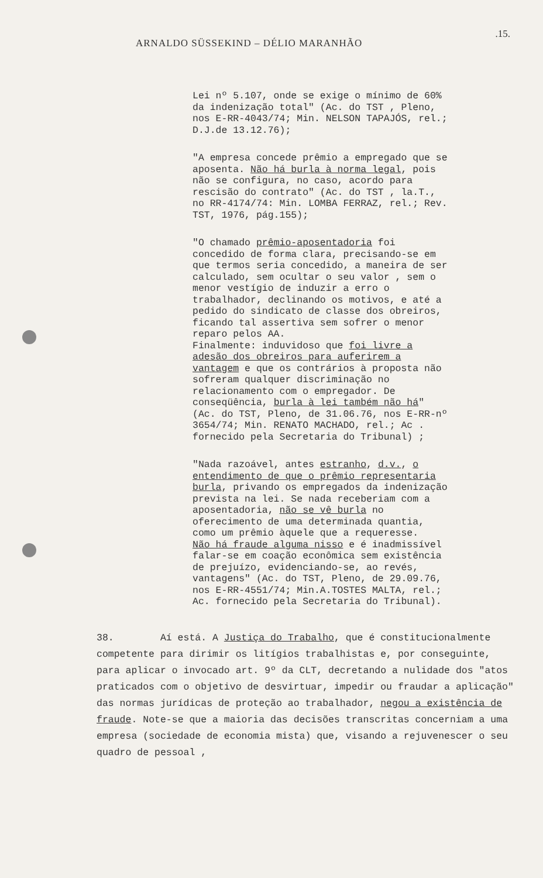ARNALDO SÜSSEKIND – DÉLIO MARANHÃO.15.
Lei nº 5.107, onde se exige o mínimo de 60% da indenização total" (Ac. do TST , Pleno, nos E-RR-4043/74; Min. NELSON TAPAJÓS, rel.; D.J.de 13.12.76);
"A empresa concede prêmio a empregado que se aposenta. Não há burla à norma legal, pois não se configura, no caso, acordo para rescisão do contrato" (Ac. do TST , la.T., no RR-4174/74: Min. LOMBA FERRAZ, rel.; Rev. TST, 1976, pág.155);
"O chamado prêmio-aposentadoria foi concedido de forma clara, precisando-se em que termos seria concedido, a maneira de ser calculado, sem ocultar o seu valor , sem o menor vestígio de induzir a erro o trabalhador, declinando os motivos, e até a pedido do sindicato de classe dos obreiros, ficando tal assertiva sem sofrer o menor reparo pelos AA.
Finalmente: induvidoso que foi livre a adesão dos obreiros para auferirem a vantagem e que os contrários à proposta não sofreram qualquer discriminação no relacionamento com o empregador. De conseqüência, burla à lei também não há" (Ac. do TST, Pleno, de 31.06.76, nos E-RR-nº 3654/74; Min. RENATO MACHADO, rel.; Ac . fornecido pela Secretaria do Tribunal) ;
"Nada razoável, antes estranho, d.v., o entendimento de que o prêmio representaria burla, privando os empregados da indenização prevista na lei. Se nada receberiam com a aposentadoria, não se vê burla no oferecimento de uma determinada quantia, como um prêmio àquele que a requeresse.
Não há fraude alguma nisso e é inadmissível falar-se em coação econômica sem existência de prejuízo, evidenciando-se, ao revés, vantagens" (Ac. do TST, Pleno, de 29.09.76, nos E-RR-4551/74; Min.A.TOSTES MALTA, rel.; Ac. fornecido pela Secretaria do Tribunal).
38. Aí está. A Justiça do Trabalho, que é constitucionalmente competente para dirimir os litígios trabalhistas e, por conseguinte, para aplicar o invocado art. 9º da CLT, decretando a nulidade dos "atos praticados com o objetivo de desvirtuar, impedir ou fraudar a aplicação" das normas jurídicas de proteção ao trabalhador, negou a existência de fraude. Note-se que a maioria das decisões transcritas concerniam a uma empresa (sociedade de economia mista) que, visando a rejuvenescer o seu quadro de pessoal ,